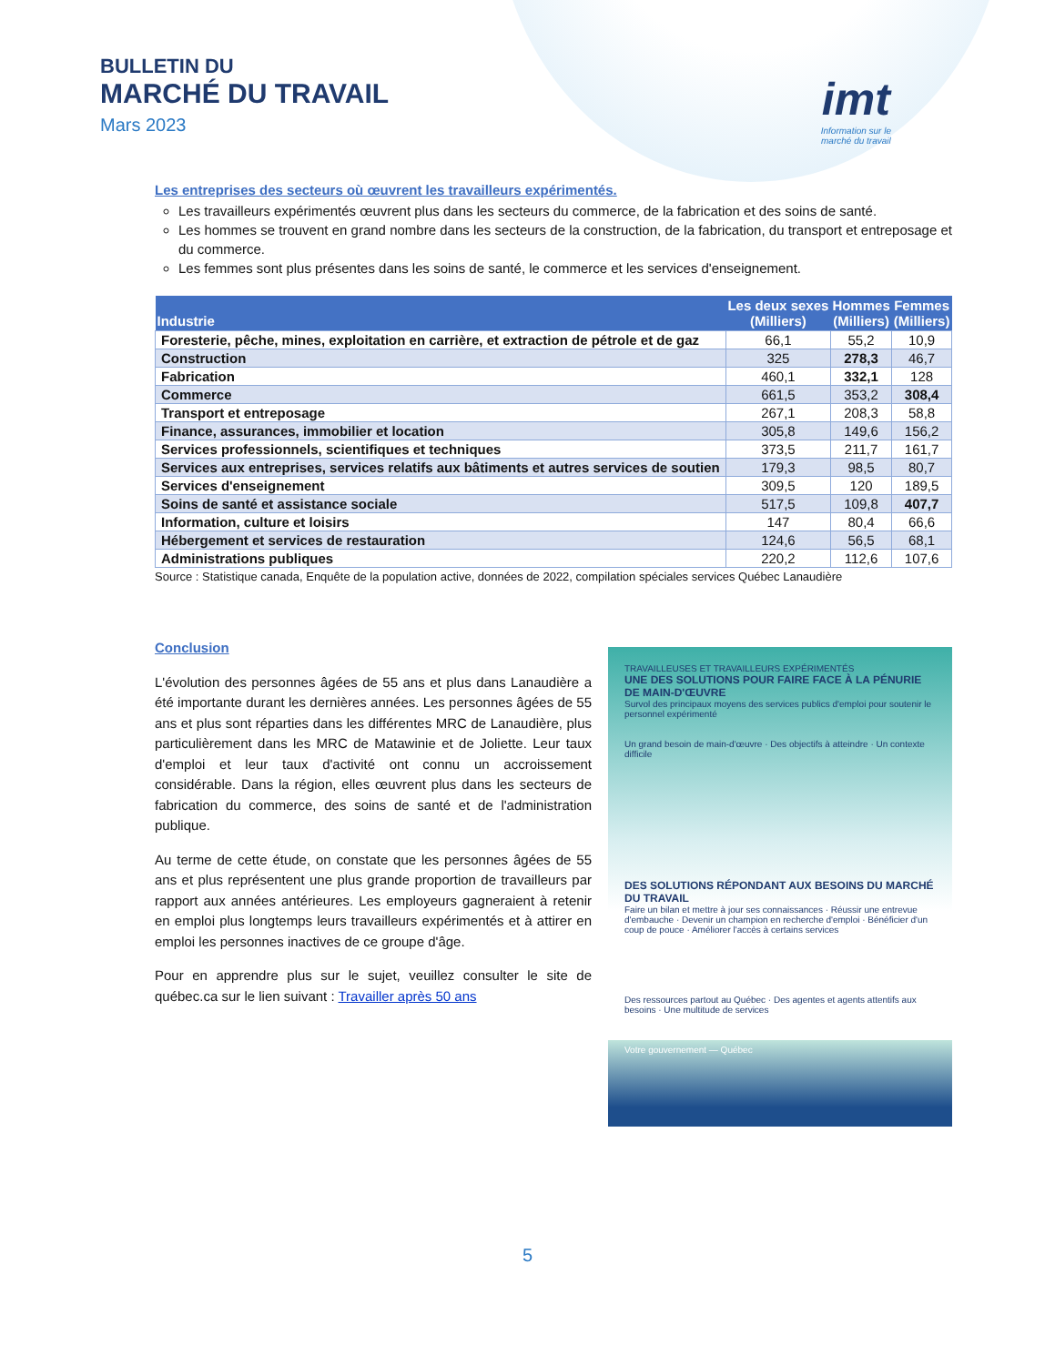BULLETIN DU
MARCHÉ DU TRAVAIL
Mars 2023
imt
Information sur le
marché du travail
Les entreprises des secteurs où œuvrent les travailleurs expérimentés.
Les travailleurs expérimentés œuvrent plus dans les secteurs du commerce, de la fabrication et des soins de santé.
Les hommes se trouvent en grand nombre dans les secteurs de la construction, de la fabrication, du transport et entreposage et du commerce.
Les femmes sont plus présentes dans les soins de santé, le commerce et les services d'enseignement.
| Industrie | Les deux sexes (Milliers) | Hommes (Milliers) | Femmes (Milliers) |
| --- | --- | --- | --- |
| Foresterie, pêche, mines, exploitation en carrière, et extraction de pétrole et de gaz | 66,1 | 55,2 | 10,9 |
| Construction | 325 | 278,3 | 46,7 |
| Fabrication | 460,1 | 332,1 | 128 |
| Commerce | 661,5 | 353,2 | 308,4 |
| Transport et entreposage | 267,1 | 208,3 | 58,8 |
| Finance, assurances, immobilier et location | 305,8 | 149,6 | 156,2 |
| Services professionnels, scientifiques et techniques | 373,5 | 211,7 | 161,7 |
| Services aux entreprises, services relatifs aux bâtiments et autres services de soutien | 179,3 | 98,5 | 80,7 |
| Services d'enseignement | 309,5 | 120 | 189,5 |
| Soins de santé et assistance sociale | 517,5 | 109,8 | 407,7 |
| Information, culture et loisirs | 147 | 80,4 | 66,6 |
| Hébergement et services de restauration | 124,6 | 56,5 | 68,1 |
| Administrations publiques | 220,2 | 112,6 | 107,6 |
Source : Statistique canada, Enquête de la population active, données de 2022, compilation spéciales services Québec Lanaudière
Conclusion
L'évolution des personnes âgées de 55 ans et plus dans Lanaudière a été importante durant les dernières années. Les personnes âgées de 55 ans et plus sont réparties dans les différentes MRC de Lanaudière, plus particulièrement dans les MRC de Matawinie et de Joliette. Leur taux d'emploi et leur taux d'activité ont connu un accroissement considérable. Dans la région, elles œuvrent plus dans les secteurs de fabrication du commerce, des soins de santé et de l'administration publique.
Au terme de cette étude, on constate que les personnes âgées de 55 ans et plus représentent une plus grande proportion de travailleurs par rapport aux années antérieures. Les employeurs gagneraient à retenir en emploi plus longtemps leurs travailleurs expérimentés et à attirer en emploi les personnes inactives de ce groupe d'âge.
Pour en apprendre plus sur le sujet, veuillez consulter le site de québec.ca sur le lien suivant : Travailler après 50 ans
TRAVAILLEUSES ET TRAVAILLEURS EXPÉRIMENTÉS
UNE DES SOLUTIONS POUR FAIRE FACE À LA PÉNURIE DE MAIN-D'ŒUVRE
Survol des principaux moyens des services publics d'emploi pour soutenir le personnel expérimenté
Un grand besoin de main-d'œuvre · Des objectifs à atteindre · Un contexte difficile
DES SOLUTIONS RÉPONDANT AUX BESOINS DU MARCHÉ DU TRAVAIL
Faire un bilan et mettre à jour ses connaissances · Réussir une entrevue d'embauche · Devenir un champion en recherche d'emploi · Bénéficier d'un coup de pouce · Améliorer l'accès à certains services
Des ressources partout au Québec · Des agentes et agents attentifs aux besoins · Une multitude de services
Votre gouvernement — Québec
5